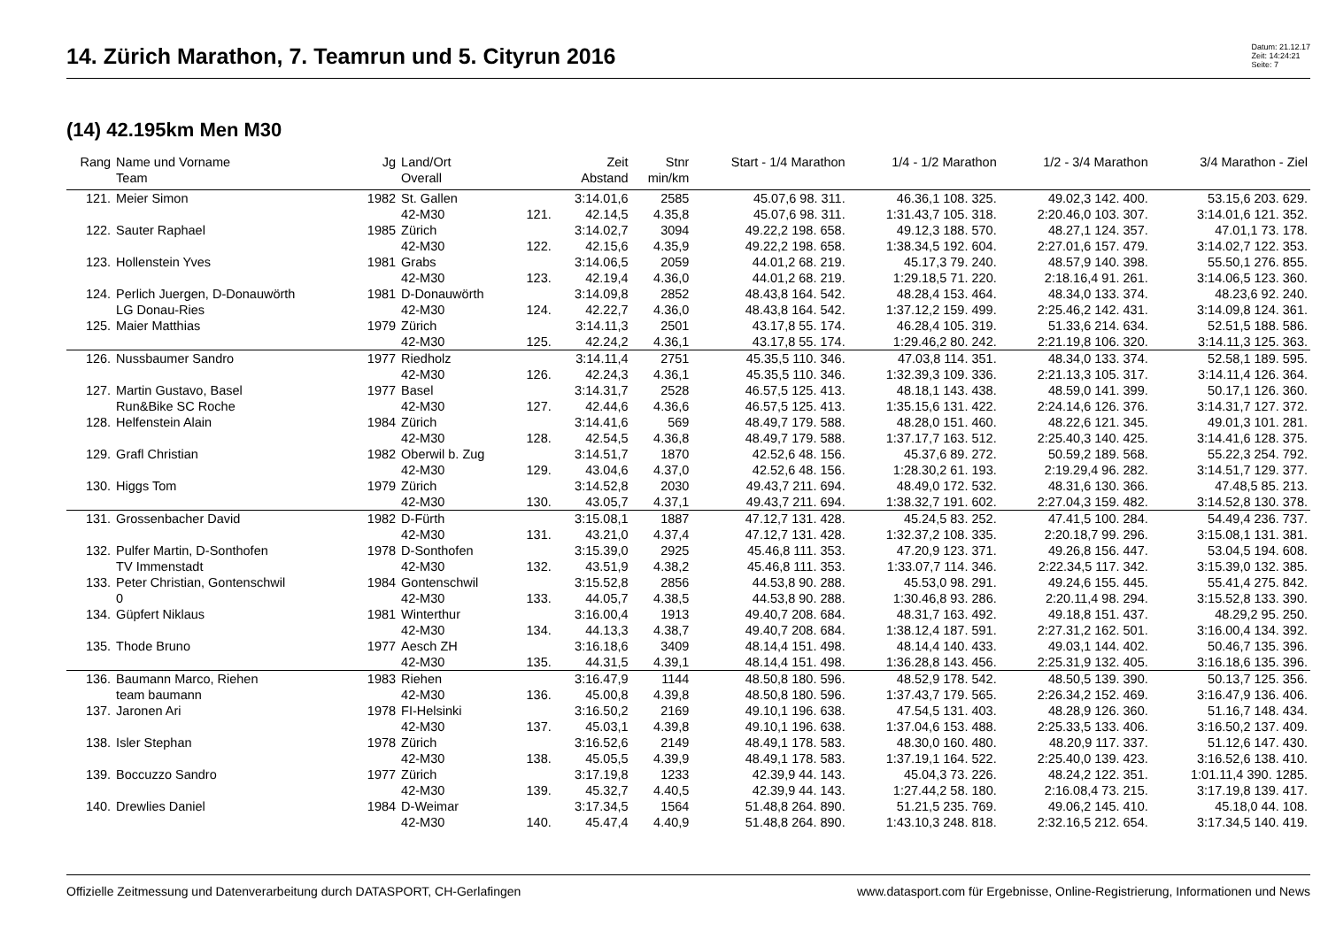14. Zürich Marathon, 7. Teamrun und 5. Cityrun 2016
Datum: 21.12.17
Zeit: 14:24:21
Seite: 7
(14) 42.195km Men M30
| Rang | Name und Vorname | Jg | Land/Ort | | Zeit | Stnr | Start - 1/4 Marathon | 1/4 - 1/2 Marathon | 1/2 - 3/4 Marathon | 3/4 Marathon - Ziel |
| --- | --- | --- | --- | --- | --- | --- | --- | --- | --- | --- |
| | Team | | Overall | | Abstand | min/km | | | | |
| 121. | Meier Simon | 1982 | St. Gallen | | 3:14.01,6 | 2585 | 45.07,6 98. 311. | 46.36,1 108. 325. | 49.02,3 142. 400. | 53.15,6 203. 629. |
| | | | 42-M30 | 121. | 42.14,5 | 4.35,8 | 45.07,6 98. 311. | 1:31.43,7 105. 318. | 2:20.46,0 103. 307. | 3:14.01,6 121. 352. |
| 122. | Sauter Raphael | 1985 | Zürich | | 3:14.02,7 | 3094 | 49.22,2 198. 658. | 49.12,3 188. 570. | 48.27,1 124. 357. | 47.01,1 73. 178. |
| | | | 42-M30 | 122. | 42.15,6 | 4.35,9 | 49.22,2 198. 658. | 1:38.34,5 192. 604. | 2:27.01,6 157. 479. | 3:14.02,7 122. 353. |
| 123. | Hollenstein Yves | 1981 | Grabs | | 3:14.06,5 | 2059 | 44.01,2 68. 219. | 45.17,3 79. 240. | 48.57,9 140. 398. | 55.50,1 276. 855. |
| | | | 42-M30 | 123. | 42.19,4 | 4.36,0 | 44.01,2 68. 219. | 1:29.18,5 71. 220. | 2:18.16,4 91. 261. | 3:14.06,5 123. 360. |
| 124. | Perlich Juergen, D-Donauwörth | 1981 | D-Donauwörth | | 3:14.09,8 | 2852 | 48.43,8 164. 542. | 48.28,4 153. 464. | 48.34,0 133. 374. | 48.23,6 92. 240. |
| | LG Donau-Ries | | 42-M30 | 124. | 42.22,7 | 4.36,0 | 48.43,8 164. 542. | 1:37.12,2 159. 499. | 2:25.46,2 142. 431. | 3:14.09,8 124. 361. |
| 125. | Maier Matthias | 1979 | Zürich | | 3:14.11,3 | 2501 | 43.17,8 55. 174. | 46.28,4 105. 319. | 51.33,6 214. 634. | 52.51,5 188. 586. |
| | | | 42-M30 | 125. | 42.24,2 | 4.36,1 | 43.17,8 55. 174. | 1:29.46,2 80. 242. | 2:21.19,8 106. 320. | 3:14.11,3 125. 363. |
| 126. | Nussbaumer Sandro | 1977 | Riedholz | | 3:14.11,4 | 2751 | 45.35,5 110. 346. | 47.03,8 114. 351. | 48.34,0 133. 374. | 52.58,1 189. 595. |
| | | | 42-M30 | 126. | 42.24,3 | 4.36,1 | 45.35,5 110. 346. | 1:32.39,3 109. 336. | 2:21.13,3 105. 317. | 3:14.11,4 126. 364. |
| 127. | Martin Gustavo, Basel | 1977 | Basel | | 3:14.31,7 | 2528 | 46.57,5 125. 413. | 48.18,1 143. 438. | 48.59,0 141. 399. | 50.17,1 126. 360. |
| | Run&Bike SC Roche | | 42-M30 | 127. | 42.44,6 | 4.36,6 | 46.57,5 125. 413. | 1:35.15,6 131. 422. | 2:24.14,6 126. 376. | 3:14.31,7 127. 372. |
| 128. | Helfenstein Alain | 1984 | Zürich | | 3:14.41,6 | 569 | 48.49,7 179. 588. | 48.28,0 151. 460. | 48.22,6 121. 345. | 49.01,3 101. 281. |
| | | | 42-M30 | 128. | 42.54,5 | 4.36,8 | 48.49,7 179. 588. | 1:37.17,7 163. 512. | 2:25.40,3 140. 425. | 3:14.41,6 128. 375. |
| 129. | Grafl Christian | 1982 | Oberwil b. Zug | | 3:14.51,7 | 1870 | 42.52,6 48. 156. | 45.37,6 89. 272. | 50.59,2 189. 568. | 55.22,3 254. 792. |
| | | | 42-M30 | 129. | 43.04,6 | 4.37,0 | 42.52,6 48. 156. | 1:28.30,2 61. 193. | 2:19.29,4 96. 282. | 3:14.51,7 129. 377. |
| 130. | Higgs Tom | 1979 | Zürich | | 3:14.52,8 | 2030 | 49.43,7 211. 694. | 48.49,0 172. 532. | 48.31,6 130. 366. | 47.48,5 85. 213. |
| | | | 42-M30 | 130. | 43.05,7 | 4.37,1 | 49.43,7 211. 694. | 1:38.32,7 191. 602. | 2:27.04,3 159. 482. | 3:14.52,8 130. 378. |
| 131. | Grossenbacher David | 1982 | D-Fürth | | 3:15.08,1 | 1887 | 47.12,7 131. 428. | 45.24,5 83. 252. | 47.41,5 100. 284. | 54.49,4 236. 737. |
| | | | 42-M30 | 131. | 43.21,0 | 4.37,4 | 47.12,7 131. 428. | 1:32.37,2 108. 335. | 2:20.18,7 99. 296. | 3:15.08,1 131. 381. |
| 132. | Pulfer Martin, D-Sonthofen | 1978 | D-Sonthofen | | 3:15.39,0 | 2925 | 45.46,8 111. 353. | 47.20,9 123. 371. | 49.26,8 156. 447. | 53.04,5 194. 608. |
| | TV Immenstadt | | 42-M30 | 132. | 43.51,9 | 4.38,2 | 45.46,8 111. 353. | 1:33.07,7 114. 346. | 2:22.34,5 117. 342. | 3:15.39,0 132. 385. |
| 133. | Peter Christian, Gontenschwil | 1984 | Gontenschwil | | 3:15.52,8 | 2856 | 44.53,8 90. 288. | 45.53,0 98. 291. | 49.24,6 155. 445. | 55.41,4 275. 842. |
| | 0 | | 42-M30 | 133. | 44.05,7 | 4.38,5 | 44.53,8 90. 288. | 1:30.46,8 93. 286. | 2:20.11,4 98. 294. | 3:15.52,8 133. 390. |
| 134. | Güpfert Niklaus | 1981 | Winterthur | | 3:16.00,4 | 1913 | 49.40,7 208. 684. | 48.31,7 163. 492. | 49.18,8 151. 437. | 48.29,2 95. 250. |
| | | | 42-M30 | 134. | 44.13,3 | 4.38,7 | 49.40,7 208. 684. | 1:38.12,4 187. 591. | 2:27.31,2 162. 501. | 3:16.00,4 134. 392. |
| 135. | Thode Bruno | 1977 | Aesch ZH | | 3:16.18,6 | 3409 | 48.14,4 151. 498. | 48.14,4 140. 433. | 49.03,1 144. 402. | 50.46,7 135. 396. |
| | | | 42-M30 | 135. | 44.31,5 | 4.39,1 | 48.14,4 151. 498. | 1:36.28,8 143. 456. | 2:25.31,9 132. 405. | 3:16.18,6 135. 396. |
| 136. | Baumann Marco, Riehen | 1983 | Riehen | | 3:16.47,9 | 1144 | 48.50,8 180. 596. | 48.52,9 178. 542. | 48.50,5 139. 390. | 50.13,7 125. 356. |
| | team baumann | | 42-M30 | 136. | 45.00,8 | 4.39,8 | 48.50,8 180. 596. | 1:37.43,7 179. 565. | 2:26.34,2 152. 469. | 3:16.47,9 136. 406. |
| 137. | Jaronen Ari | 1978 | FI-Helsinki | | 3:16.50,2 | 2169 | 49.10,1 196. 638. | 47.54,5 131. 403. | 48.28,9 126. 360. | 51.16,7 148. 434. |
| | | | 42-M30 | 137. | 45.03,1 | 4.39,8 | 49.10,1 196. 638. | 1:37.04,6 153. 488. | 2:25.33,5 133. 406. | 3:16.50,2 137. 409. |
| 138. | Isler Stephan | 1978 | Zürich | | 3:16.52,6 | 2149 | 48.49,1 178. 583. | 48.30,0 160. 480. | 48.20,9 117. 337. | 51.12,6 147. 430. |
| | | | 42-M30 | 138. | 45.05,5 | 4.39,9 | 48.49,1 178. 583. | 1:37.19,1 164. 522. | 2:25.40,0 139. 423. | 3:16.52,6 138. 410. |
| 139. | Boccuzzo Sandro | 1977 | Zürich | | 3:17.19,8 | 1233 | 42.39,9 44. 143. | 45.04,3 73. 226. | 48.24,2 122. 351. | 1:01.11,4 390. 1285. |
| | | | 42-M30 | 139. | 45.32,7 | 4.40,5 | 42.39,9 44. 143. | 1:27.44,2 58. 180. | 2:16.08,4 73. 215. | 3:17.19,8 139. 417. |
| 140. | Drewlies Daniel | 1984 | D-Weimar | | 3:17.34,5 | 1564 | 51.48,8 264. 890. | 51.21,5 235. 769. | 49.06,2 145. 410. | 45.18,0 44. 108. |
| | | | 42-M30 | 140. | 45.47,4 | 4.40,9 | 51.48,8 264. 890. | 1:43.10,3 248. 818. | 2:32.16,5 212. 654. | 3:17.34,5 140. 419. |
Offizielle Zeitmessung und Datenverarbeitung durch DATASPORT, CH-Gerlafingen www.datasport.com für Ergebnisse, Online-Registrierung, Informationen und News